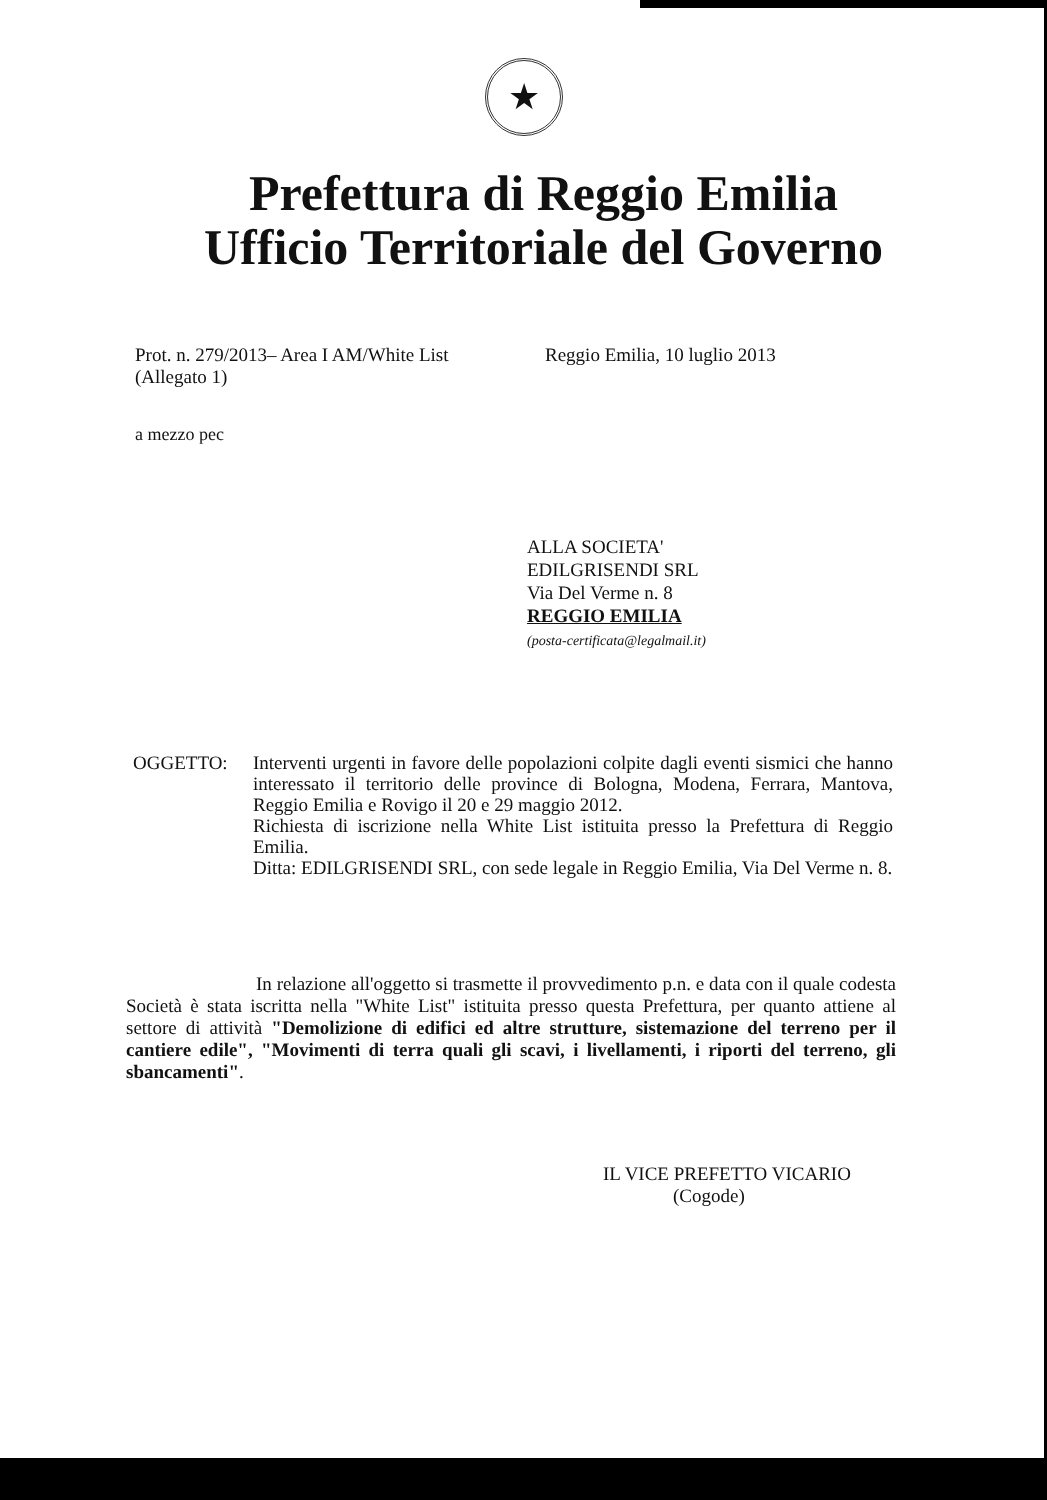★
Prefettura di Reggio Emilia
Ufficio Territoriale del Governo
Prot. n. 279/2013– Area I AM/White List
(Allegato 1)
Reggio Emilia, 10 luglio 2013
a mezzo pec
ALLA SOCIETA'
EDILGRISENDI SRL
Via Del Verme n. 8
REGGIO EMILIA
(posta-certificata@legalmail.it)
OGGETTO: Interventi urgenti in favore delle popolazioni colpite dagli eventi sismici che hanno interessato il territorio delle province di Bologna, Modena, Ferrara, Mantova, Reggio Emilia e Rovigo il 20 e 29 maggio 2012.
Richiesta di iscrizione nella White List istituita presso la Prefettura di Reggio Emilia.
Ditta: EDILGRISENDI SRL, con sede legale in Reggio Emilia, Via Del Verme n. 8.
In relazione all'oggetto si trasmette il provvedimento p.n. e data con il quale codesta Società è stata iscritta nella "White List" istituita presso questa Prefettura, per quanto attiene al settore di attività "Demolizione di edifici ed altre strutture, sistemazione del terreno per il cantiere edile", "Movimenti di terra quali gli scavi, i livellamenti, i riporti del terreno, gli sbancamenti".
IL VICE PREFETTO VICARIO
(Cogode)